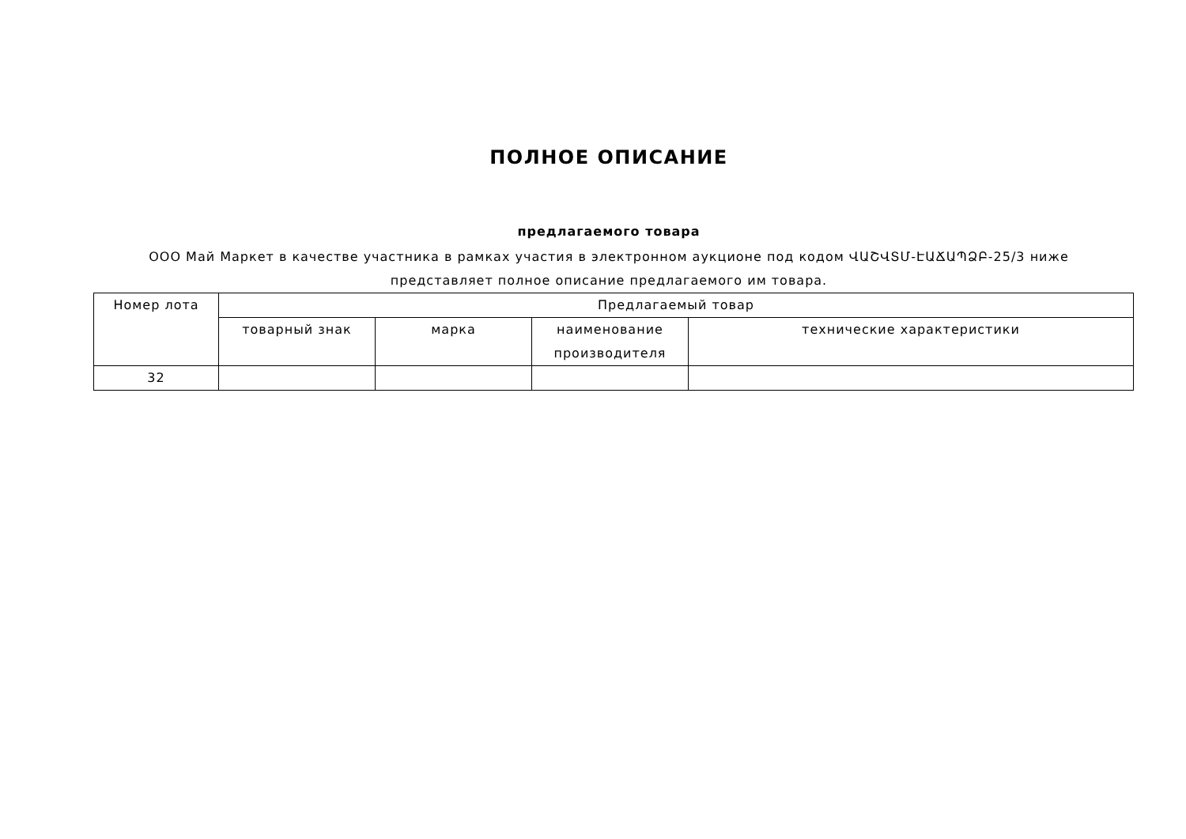ПОЛНОЕ ОПИСАНИЕ
предлагаемого товара
ООО Май Маркет в качестве участника в рамках участия в электронном аукционе под кодом ՎԱՇՎՏՄ-ԷԱՃԱՊՁԲ-25/3 ниже представляет полное описание предлагаемого им товара.
| Номер лота | Предлагаемый товар | | | |
| --- | --- | --- | --- | --- |
| | товарный знак | марка | наименование производителя | технические характеристики |
| 32 | | | | |